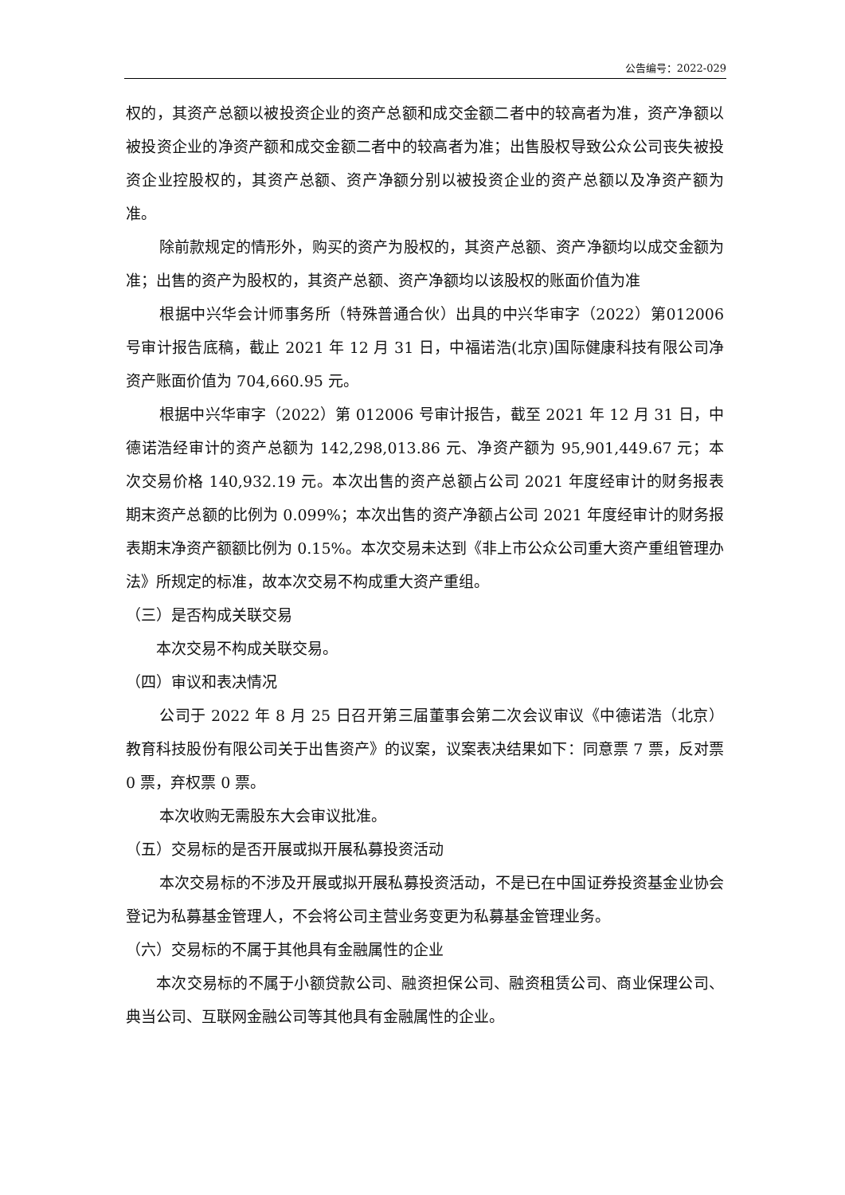公告编号：2022-029
权的，其资产总额以被投资企业的资产总额和成交金额二者中的较高者为准，资产净额以被投资企业的净资产额和成交金额二者中的较高者为准；出售股权导致公众公司丧失被投资企业控股权的，其资产总额、资产净额分别以被投资企业的资产总额以及净资产额为准。
除前款规定的情形外，购买的资产为股权的，其资产总额、资产净额均以成交金额为准；出售的资产为股权的，其资产总额、资产净额均以该股权的账面价值为准
根据中兴华会计师事务所（特殊普通合伙）出具的中兴华审字（2022）第012006 号审计报告底稿，截止 2021 年 12 月 31 日，中福诺浩(北京)国际健康科技有限公司净资产账面价值为 704,660.95 元。
根据中兴华审字（2022）第 012006 号审计报告，截至 2021 年 12 月 31 日，中德诺浩经审计的资产总额为 142,298,013.86 元、净资产额为 95,901,449.67 元；本次交易价格 140,932.19 元。本次出售的资产总额占公司 2021 年度经审计的财务报表期末资产总额的比例为 0.099%；本次出售的资产净额占公司 2021 年度经审计的财务报表期末净资产额额比例为 0.15%。本次交易未达到《非上市公众公司重大资产重组管理办法》所规定的标准，故本次交易不构成重大资产重组。
（三）是否构成关联交易
本次交易不构成关联交易。
（四）审议和表决情况
公司于 2022 年 8 月 25 日召开第三届董事会第二次会议审议《中德诺浩（北京）教育科技股份有限公司关于出售资产》的议案，议案表决结果如下：同意票 7 票，反对票 0 票，弃权票 0 票。
本次收购无需股东大会审议批准。
（五）交易标的是否开展或拟开展私募投资活动
本次交易标的不涉及开展或拟开展私募投资活动，不是已在中国证券投资基金业协会登记为私募基金管理人，不会将公司主营业务变更为私募基金管理业务。
（六）交易标的不属于其他具有金融属性的企业
本次交易标的不属于小额贷款公司、融资担保公司、融资租赁公司、商业保理公司、典当公司、互联网金融公司等其他具有金融属性的企业。